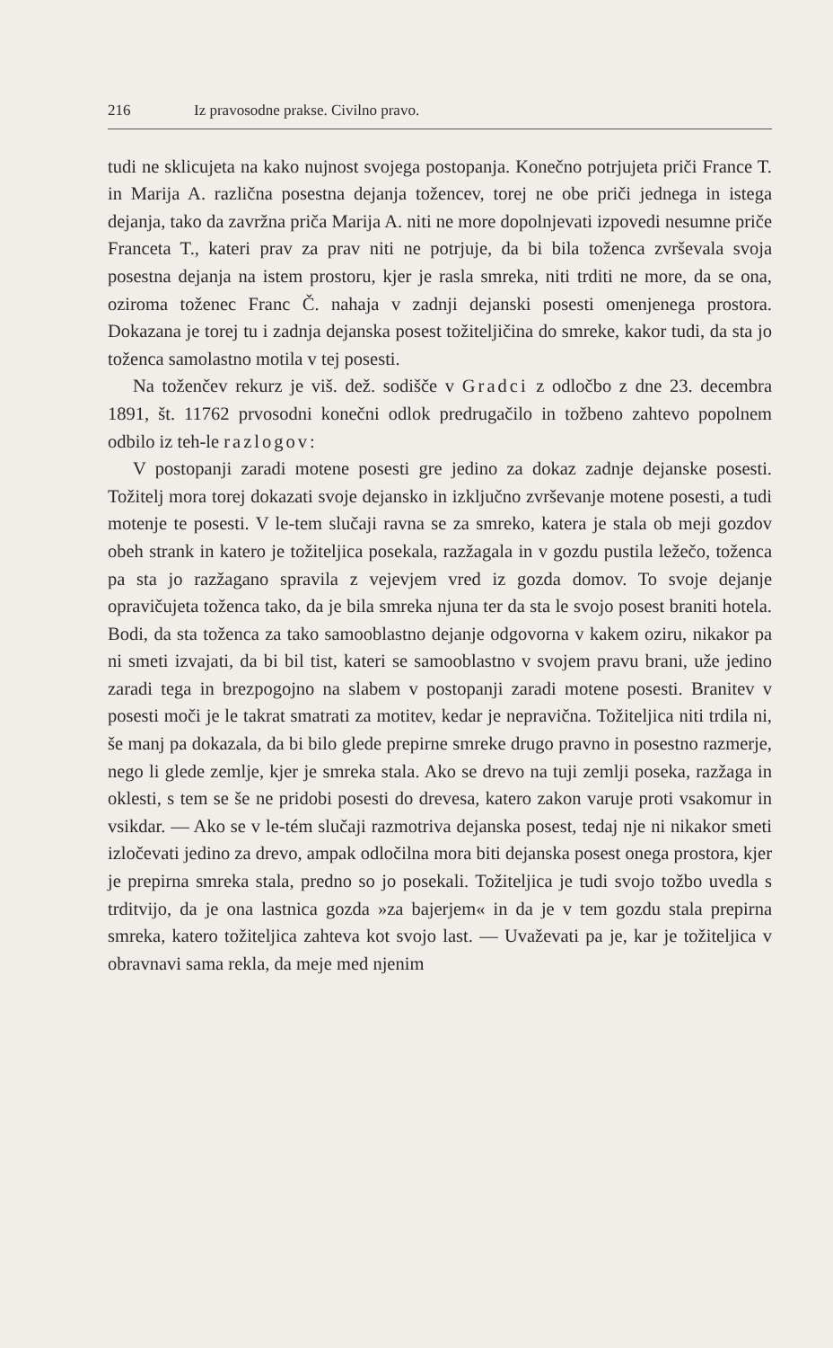216 Iz pravosodne prakse. Civilno pravo.
tudi ne sklicujeta na kako nujnost svojega postopanja. Konečno potrjujeta priči France T. in Marija A. različna posestna dejanja tožencev, torej ne obe priči jednega in istega dejanja, tako da zavržna priča Marija A. niti ne more dopolnjevati izpovedi nesumne priče Franceta T., kateri prav za prav niti ne potrjuje, da bi bila toženca zvrševala svoja posestna dejanja na istem prostoru, kjer je rasla smreka, niti trditi ne more, da se ona, oziroma toženec Franc Č. nahaja v zadnji dejanski posesti omenjenega prostora. Dokazana je torej tu i zadnja dejanska posest tožiteljičina do smreke, kakor tudi, da sta jo toženca samolastno motila v tej posesti.
Na toženčev rekurz je viš. dež. sodišče v Gradci z odločbo z dne 23. decembra 1891, št. 11762 prvosodni konečni odlok predrugačilo in tožbeno zahtevo popolnem odbilo iz teh-le razlogov:
V postopanji zaradi motene posesti gre jedino za dokaz zadnje dejanske posesti. Tožitelj mora torej dokazati svoje dejansko in izključno zvrševanje motene posesti, a tudi motenje te posesti. V le-tem slučaji ravna se za smreko, katera je stala ob meji gozdov obeh strank in katero je tožiteljica posekala, razžagala in v gozdu pustila ležečo, toženca pa sta jo razžagano spravila z vejevjem vred iz gozda domov. To svoje dejanje opravičujeta toženca tako, da je bila smreka njuna ter da sta le svojo posest braniti hotela. Bodi, da sta toženca za tako samooblastno dejanje odgovorna v kakem oziru, nikakor pa ni smeti izvajati, da bi bil tist, kateri se samooblastno v svojem pravu brani, uže jedino zaradi tega in brezpogojno na slabem v postopanji zaradi motene posesti. Branitev v posesti moči je le takrat smatrati za motitev, kedar je nepravična. Tožiteljica niti trdila ni, še manj pa dokazala, da bi bilo glede prepirne smreke drugo pravno in posestno razmerje, nego li glede zemlje, kjer je smreka stala. Ako se drevo na tuji zemlji poseka, razžaga in oklesti, s tem se še ne pridobi posesti do drevesa, katero zakon varuje proti vsakomur in vsikdar. — Ako se v le-tém slučaji razmotriva dejanska posest, tedaj nje ni nikakor smeti izločevati jedino za drevo, ampak odločilna mora biti dejanska posest onega prostora, kjer je prepirna smreka stala, predno so jo posekali. Tožiteljica je tudi svojo tožbo uvedla s trditvijo, da je ona lastnica gozda »za bajerjem« in da je v tem gozdu stala prepirna smreka, katero tožiteljica zahteva kot svojo last. — Uvaževati pa je, kar je tožiteljica v obravnavi sama rekla, da meje med njenim